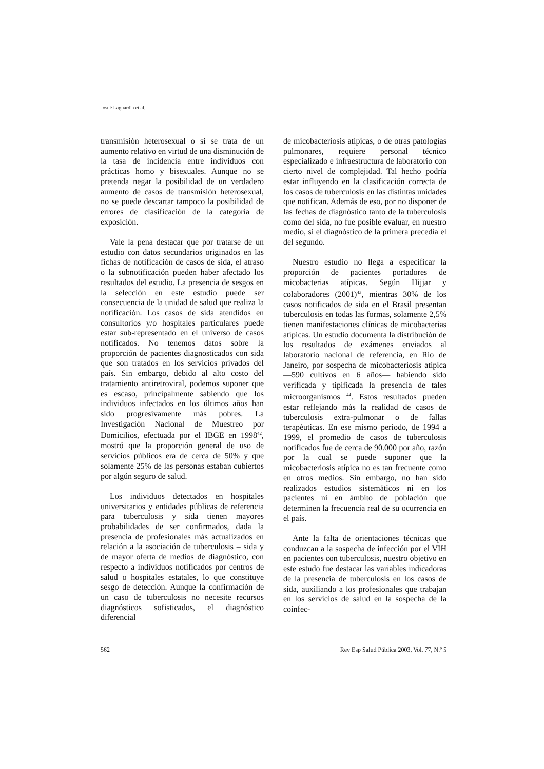Josué Laguardia et al.
transmisión heterosexual o si se trata de un aumento relativo en virtud de una disminución de la tasa de incidencia entre individuos con prácticas homo y bisexuales. Aunque no se pretenda negar la posibilidad de un verdadero aumento de casos de transmisión heterosexual, no se puede descartar tampoco la posibilidad de errores de clasificación de la categoría de exposición.
Vale la pena destacar que por tratarse de un estudio con datos secundarios originados en las fichas de notificación de casos de sida, el atraso o la subnotificación pueden haber afectado los resultados del estudio. La presencia de sesgos en la selección en este estudio puede ser consecuencia de la unidad de salud que realiza la notificación. Los casos de sida atendidos en consultorios y/o hospitales particulares puede estar sub-representado en el universo de casos notificados. No tenemos datos sobre la proporción de pacientes diagnosticados con sida que son tratados en los servicios privados del país. Sin embargo, debido al alto costo del tratamiento antiretroviral, podemos suponer que es escaso, principalmente sabiendo que los individuos infectados en los últimos años han sido progresivamente más pobres. La Investigación Nacional de Muestreo por Domicilios, efectuada por el IBGE en 1998<sup>42</sup>, mostró que la proporción general de uso de servicios públicos era de cerca de 50% y que solamente 25% de las personas estaban cubiertos por algún seguro de salud.
Los individuos detectados en hospitales universitarios y entidades públicas de referencia para tuberculosis y sida tienen mayores probabilidades de ser confirmados, dada la presencia de profesionales más actualizados en relación a la asociación de tuberculosis – sida y de mayor oferta de medios de diagnóstico, con respecto a individuos notificados por centros de salud o hospitales estatales, lo que constituye sesgo de detección. Aunque la confirmación de un caso de tuberculosis no necesite recursos diagnósticos sofisticados, el diagnóstico diferencial
de micobacteriosis atípicas, o de otras patologías pulmonares, requiere personal técnico especializado e infraestructura de laboratorio con cierto nivel de complejidad. Tal hecho podría estar influyendo en la clasificación correcta de los casos de tuberculosis en las distintas unidades que notifican. Además de eso, por no disponer de las fechas de diagnóstico tanto de la tuberculosis como del sida, no fue posible evaluar, en nuestro medio, si el diagnóstico de la primera precedía el del segundo.
Nuestro estudio no llega a especificar la proporción de pacientes portadores de micobacterias atípicas. Según Hijjar y colaboradores (2001)<sup>43</sup>, mientras 30% de los casos notificados de sida en el Brasil presentan tuberculosis en todas las formas, solamente 2,5% tienen manifestaciones clínicas de micobacterias atípicas. Un estudio documenta la distribución de los resultados de exámenes enviados al laboratorio nacional de referencia, en Rio de Janeiro, por sospecha de micobacteriosis atípica —590 cultivos en 6 años— habiendo sido verificada y tipificada la presencia de tales microorganismos <sup>44</sup>. Estos resultados pueden estar reflejando más la realidad de casos de tuberculosis extra-pulmonar o de fallas terapéuticas. En ese mismo período, de 1994 a 1999, el promedio de casos de tuberculosis notificados fue de cerca de 90.000 por año, razón por la cual se puede suponer que la micobacteriosis atípica no es tan frecuente como en otros medios. Sin embargo, no han sido realizados estudios sistemáticos ni en los pacientes ni en ámbito de población que determinen la frecuencia real de su ocurrencia en el país.
Ante la falta de orientaciones técnicas que conduzcan a la sospecha de infección por el VIH en pacientes con tuberculosis, nuestro objetivo en este estudo fue destacar las variables indicadoras de la presencia de tuberculosis en los casos de sida, auxiliando a los profesionales que trabajan en los servicios de salud en la sospecha de la coinfec-
562 Rev Esp Salud Pública 2003, Vol. 77, N.º 5